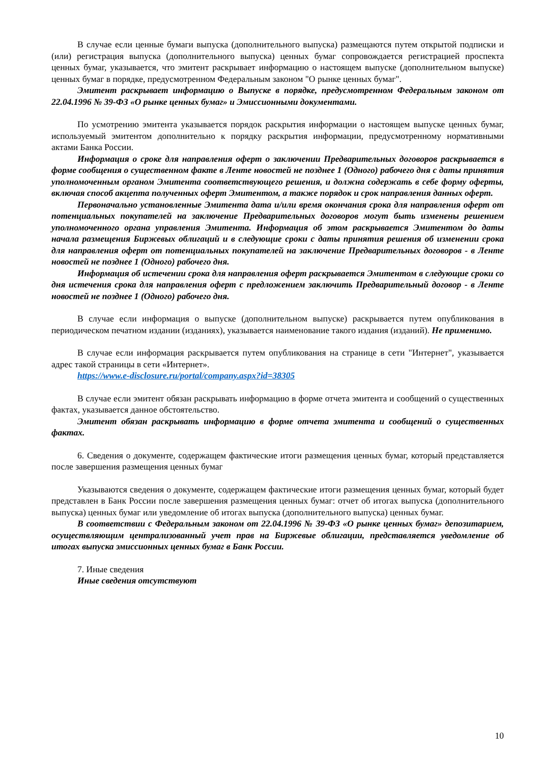В случае если ценные бумаги выпуска (дополнительного выпуска) размещаются путем открытой подписки и (или) регистрация выпуска (дополнительного выпуска) ценных бумаг сопровождается регистрацией проспекта ценных бумаг, указывается, что эмитент раскрывает информацию о настоящем выпуске (дополнительном выпуске) ценных бумаг в порядке, предусмотренном Федеральным законом "О рынке ценных бумаг".
Эмитент раскрывает информацию о Выпуске в порядке, предусмотренном Федеральным законом от 22.04.1996 № 39-ФЗ «О рынке ценных бумаг» и Эмиссионными документами.
По усмотрению эмитента указывается порядок раскрытия информации о настоящем выпуске ценных бумаг, используемый эмитентом дополнительно к порядку раскрытия информации, предусмотренному нормативными актами Банка России.
Информация о сроке для направления оферт о заключении Предварительных договоров раскрывается в форме сообщения о существенном факте в Ленте новостей не позднее 1 (Одного) рабочего дня с даты принятия уполномоченным органом Эмитента соответствующего решения, и должна содержать в себе форму оферты, включая способ акцепта полученных оферт Эмитентом, а также порядок и срок направления данных оферт.
Первоначально установленные Эмитента дата и/или время окончания срока для направления оферт от потенциальных покупателей на заключение Предварительных договоров могут быть изменены решением уполномоченного органа управления Эмитента. Информация об этом раскрывается Эмитентом до даты начала размещения Биржевых облигаций и в следующие сроки с даты принятия решения об изменении срока для направления оферт от потенциальных покупателей на заключение Предварительных договоров - в Ленте новостей не позднее 1 (Одного) рабочего дня.
Информация об истечении срока для направления оферт раскрывается Эмитентом в следующие сроки со дня истечения срока для направления оферт с предложением заключить Предварительный договор - в Ленте новостей не позднее 1 (Одного) рабочего дня.
В случае если информация о выпуске (дополнительном выпуске) раскрывается путем опубликования в периодическом печатном издании (изданиях), указывается наименование такого издания (изданий). Не применимо.
В случае если информация раскрывается путем опубликования на странице в сети "Интернет", указывается адрес такой страницы в сети «Интернет».
https://www.e-disclosure.ru/portal/company.aspx?id=38305
В случае если эмитент обязан раскрывать информацию в форме отчета эмитента и сообщений о существенных фактах, указывается данное обстоятельство.
Эмитент обязан раскрывать информацию в форме отчета эмитента и сообщений о существенных фактах.
6. Сведения о документе, содержащем фактические итоги размещения ценных бумаг, который представляется после завершения размещения ценных бумаг
Указываются сведения о документе, содержащем фактические итоги размещения ценных бумаг, который будет представлен в Банк России после завершения размещения ценных бумаг: отчет об итогах выпуска (дополнительного выпуска) ценных бумаг или уведомление об итогах выпуска (дополнительного выпуска) ценных бумаг.
В соответствии с Федеральным законом от 22.04.1996 № 39-ФЗ «О рынке ценных бумаг» депозитарием, осуществляющим централизованный учет прав на Биржевые облигации, представляется уведомление об итогах выпуска эмиссионных ценных бумаг в Банк России.
7. Иные сведения
Иные сведения отсутствуют
10